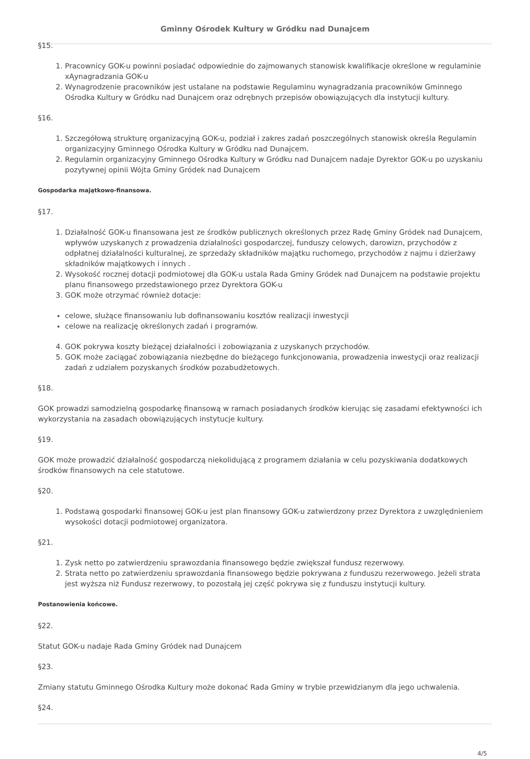Gminny Ośrodek Kultury w Gródku nad Dunajcem
§15.
1. Pracownicy GOK-u powinni posiadać odpowiednie do zajmowanych stanowisk kwalifikacje określone w regulaminie xĄynagradzania GOK-u
2. Wynagrodzenie pracowników jest ustalane na podstawie Regulaminu wynagradzania pracowników Gminnego Ośrodka Kultury w Gródku nad Dunajcem oraz odrębnych przepisów obowiązujących dla instytucji kultury.
§16.
1. Szczegółową strukturę organizacyjną GOK-u, podział i zakres zadań poszczególnych stanowisk określa Regulamin organizacyjny Gminnego Ośrodka Kultury w Gródku nad Dunajcem.
2. Regulamin organizacyjny Gminnego Ośrodka Kultury w Gródku nad Dunajcem nadaje Dyrektor GOK-u po uzyskaniu pozytywnej opinii Wójta Gminy Gródek nad Dunajcem
Gospodarka majątkowo-finansowa.
§17.
1. Działalność GOK-u finansowana jest ze środków publicznych określonych przez Radę Gminy Gródek nad Dunajcem, wpływów uzyskanych z prowadzenia działalności gospodarczej, funduszy celowych, darowizn, przychodów z odpłatnej działalności kulturalnej, ze sprzedaży składników majątku ruchomego, przychodów z najmu i dzierżawy składników majątkowych i innych .
2. Wysokość rocznej dotacji podmiotowej dla GOK-u ustala Rada Gminy Gródek nad Dunajcem na podstawie projektu planu finansowego przedstawionego przez Dyrektora GOK-u
3. GOK może otrzymać również dotacje:
celowe, służące finansowaniu lub dofinansowaniu kosztów realizacji inwestycji
celowe na realizację określonych zadań i programów.
4. GOK pokrywa koszty bieżącej działalności i zobowiązania z uzyskanych przychodów.
5. GOK może zaciągać zobowiązania niezbędne do bieżącego funkcjonowania, prowadzenia inwestycji oraz realizacji zadań z udziałem pozyskanych środków pozabudżetowych.
§18.
GOK prowadzi samodzielną gospodarkę finansową w ramach posiadanych środków kierując się zasadami efektywności ich wykorzystania na zasadach obowiązujących instytucje kultury.
§19.
GOK może prowadzić działalność gospodarczą niekolidującą z programem działania w celu pozyskiwania dodatkowych środków finansowych na cele statutowe.
§20.
1. Podstawą gospodarki finansowej GOK-u jest plan finansowy GOK-u zatwierdzony przez Dyrektora z uwzględnieniem wysokości dotacji podmiotowej organizatora.
§21.
1. Zysk netto po zatwierdzeniu sprawozdania finansowego będzie zwiększał fundusz rezerwowy.
2. Strata netto po zatwierdzeniu sprawozdania finansowego będzie pokrywana z funduszu rezerwowego. Jeżeli strata jest wyższa niż Fundusz rezerwowy, to pozostałą jej część pokrywa się z funduszu instytucji kultury.
Postanowienia końcowe.
§22.
Statut GOK-u nadaje Rada Gminy Gródek nad Dunajcem
§23.
Zmiany statutu Gminnego Ośrodka Kultury może dokonać Rada Gminy w trybie przewidzianym dla jego uchwalenia.
§24.
4/5